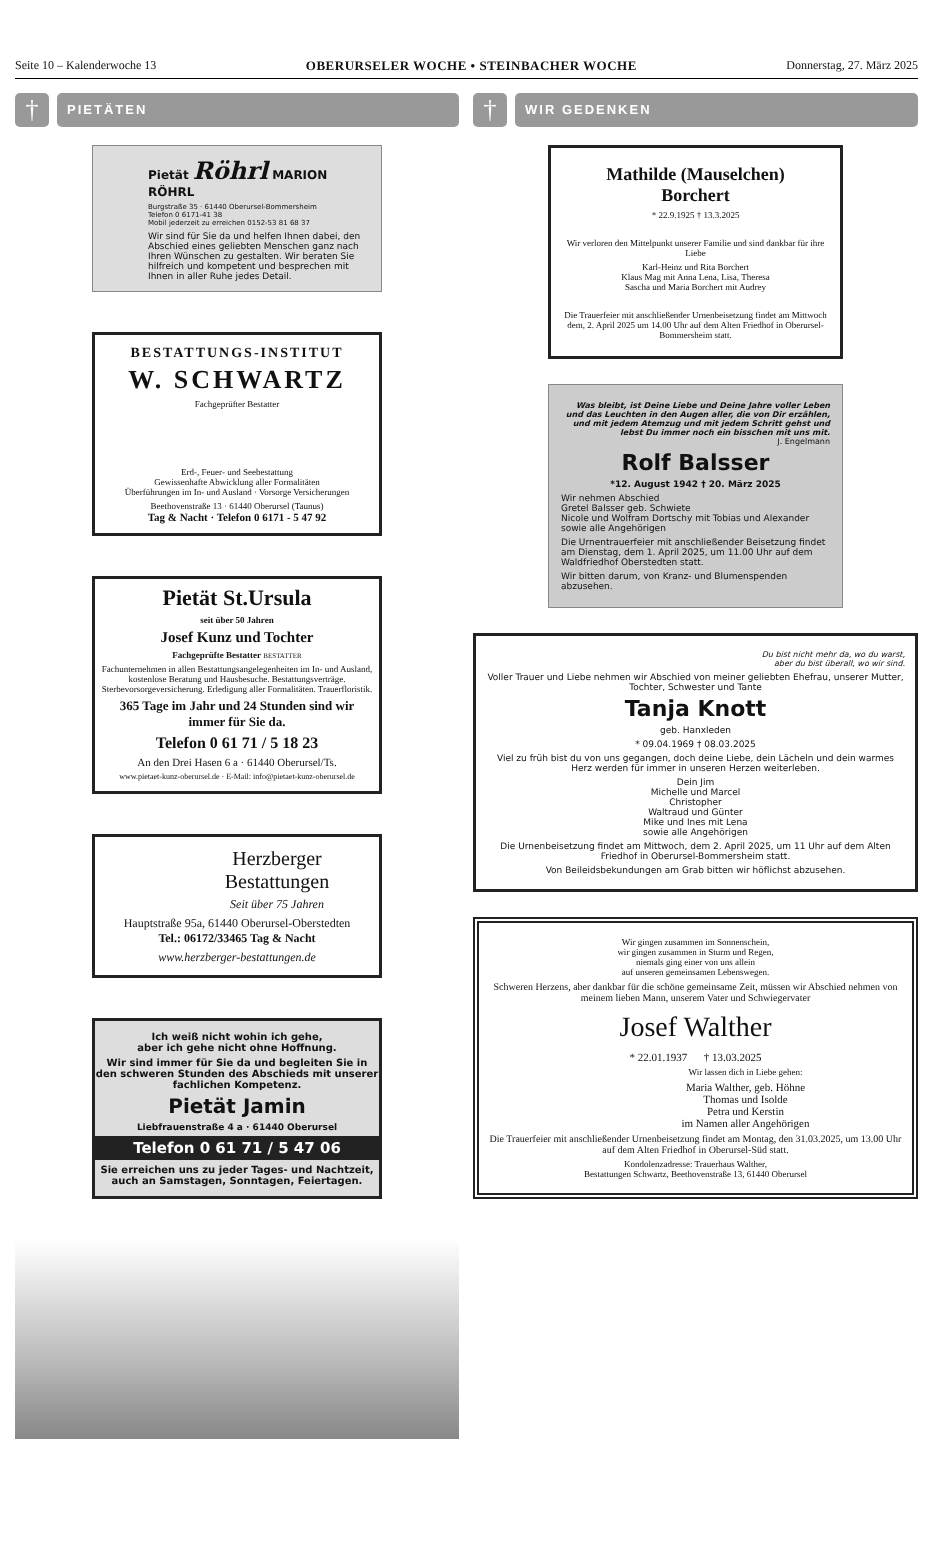Seite 10 – Kalenderwoche 13 OBERURSELER WOCHE • STEINBACHER WOCHE Donnerstag, 27. März 2025
†
PIETÄTEN
Pietät Röhrl MARION RÖHRL
Burgstraße 35 · 61440 Oberursel-Bommersheim
Telefon 0 6171-41 38
Mobil jederzeit zu erreichen 0152-53 81 68 37
Wir sind für Sie da und helfen Ihnen dabei, den Abschied eines geliebten Menschen ganz nach Ihren Wünschen zu gestalten. Wir beraten Sie hilfreich und kompetent und besprechen mit Ihnen in aller Ruhe jedes Detail.
BESTATTUNGS-INSTITUT
W. SCHWARTZ
Fachgeprüfter Bestatter
Erd-, Feuer- und Seebestattung
Gewissenhafte Abwicklung aller Formalitäten
Überführungen im In- und Ausland · Vorsorge Versicherungen
Beethovenstraße 13 · 61440 Oberursel (Taunus)
Tag & Nacht · Telefon 0 6171 - 5 47 92
Pietät St.Ursula
seit über 50 Jahren
Josef Kunz und Tochter
Fachgeprüfte Bestatter BESTATTER
Fachunternehmen in allen Bestattungsangelegenheiten im In- und Ausland, kostenlose Beratung und Hausbesuche. Bestattungsverträge. Sterbevorsorgeversicherung. Erledigung aller Formalitäten. Trauerfloristik.
365 Tage im Jahr und 24 Stunden sind wir immer für Sie da.
Telefon 0 61 71 / 5 18 23
An den Drei Hasen 6 a · 61440 Oberursel/Ts.
www.pietaet-kunz-oberursel.de · E-Mail: info@pietaet-kunz-oberursel.de
Herzberger
Bestattungen
Seit über 75 Jahren
Hauptstraße 95a, 61440 Oberursel-Oberstedten
Tel.: 06172/33465 Tag & Nacht
www.herzberger-bestattungen.de
Ich weiß nicht wohin ich gehe,
aber ich gehe nicht ohne Hoffnung.
Wir sind immer für Sie da und begleiten Sie in den schweren Stunden des Abschieds mit unserer fachlichen Kompetenz.
Pietät Jamin
Liebfrauenstraße 4 a · 61440 Oberursel
Telefon 0 61 71 / 5 47 06
Sie erreichen uns zu jeder Tages- und Nachtzeit, auch an Samstagen, Sonntagen, Feiertagen.
†
WIR GEDENKEN
Mathilde (Mauselchen)
Borchert
* 22.9.1925 † 13.3.2025
Wir verloren den Mittelpunkt unserer Familie und sind dankbar für ihre Liebe
Karl-Heinz und Rita Borchert
Klaus Mag mit Anna Lena, Lisa, Theresa
Sascha und Maria Borchert mit Audrey
Die Trauerfeier mit anschließender Urnenbeisetzung findet am Mittwoch dem, 2. April 2025 um 14.00 Uhr auf dem Alten Friedhof in Oberursel-Bommersheim statt.
Was bleibt, ist Deine Liebe und Deine Jahre voller Leben und das Leuchten in den Augen aller, die von Dir erzählen, und mit jedem Atemzug und mit jedem Schritt gehst und lebst Du immer noch ein bisschen mit uns mit.
J. Engelmann
Rolf Balsser
*12. August 1942 † 20. März 2025
Wir nehmen Abschied
Gretel Balsser geb. Schwiete
Nicole und Wolfram Dortschy mit Tobias und Alexander
sowie alle Angehörigen
Die Urnentrauerfeier mit anschließender Beisetzung findet am Dienstag, dem 1. April 2025, um 11.00 Uhr auf dem Waldfriedhof Oberstedten statt.
Wir bitten darum, von Kranz- und Blumenspenden abzusehen.
Du bist nicht mehr da, wo du warst,
aber du bist überall, wo wir sind.
Voller Trauer und Liebe nehmen wir Abschied von meiner geliebten Ehefrau, unserer Mutter, Tochter, Schwester und Tante
Tanja Knott
geb. Hanxleden
* 09.04.1969 † 08.03.2025
Viel zu früh bist du von uns gegangen, doch deine Liebe, dein Lächeln und dein warmes Herz werden für immer in unseren Herzen weiterleben.
Dein Jim
Michelle und Marcel
Christopher
Waltraud und Günter
Mike und Ines mit Lena
sowie alle Angehörigen
Die Urnenbeisetzung findet am Mittwoch, dem 2. April 2025, um 11 Uhr auf dem Alten Friedhof in Oberursel-Bommersheim statt.
Von Beileidsbekundungen am Grab bitten wir höflichst abzusehen.
Wir gingen zusammen im Sonnenschein,
wir gingen zusammen in Sturm und Regen,
niemals ging einer von uns allein
auf unseren gemeinsamen Lebenswegen.
Schweren Herzens, aber dankbar für die schöne gemeinsame Zeit, müssen wir Abschied nehmen von meinem lieben Mann, unserem Vater und Schwiegervater
Josef Walther
* 22.01.1937 † 13.03.2025
Wir lassen dich in Liebe gehen:
Maria Walther, geb. Höhne
Thomas und Isolde
Petra und Kerstin
im Namen aller Angehörigen
Die Trauerfeier mit anschließender Urnenbeisetzung findet am Montag, den 31.03.2025, um 13.00 Uhr auf dem Alten Friedhof in Oberursel-Süd statt.
Kondolenzadresse: Trauerhaus Walther,
Bestattungen Schwartz, Beethovenstraße 13, 61440 Oberursel